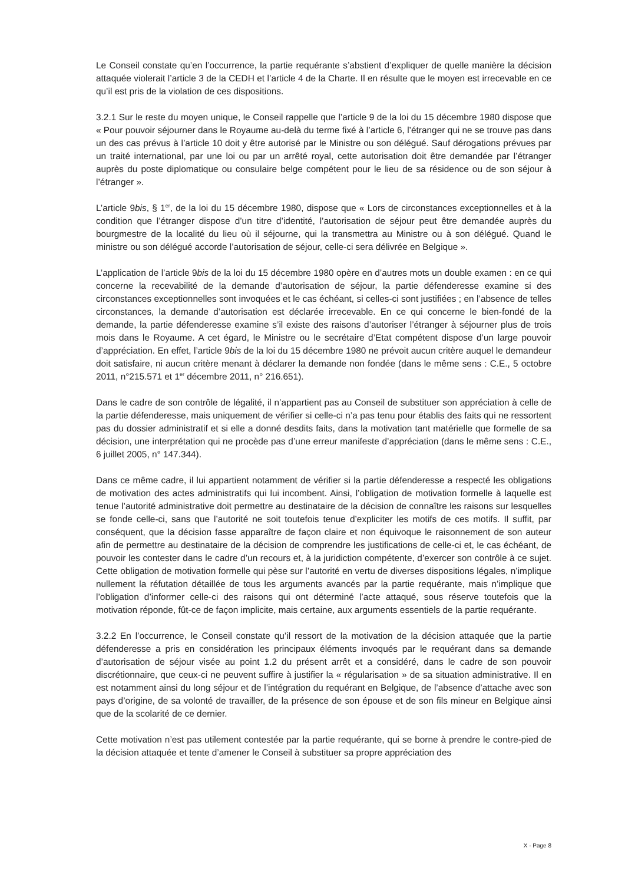Le Conseil constate qu’en l’occurrence, la partie requérante s’abstient d’expliquer de quelle manière la décision attaquée violerait l’article 3 de la CEDH et l’article 4 de la Charte. Il en résulte que le moyen est irrecevable en ce qu’il est pris de la violation de ces dispositions.
3.2.1 Sur le reste du moyen unique, le Conseil rappelle que l’article 9 de la loi du 15 décembre 1980 dispose que « Pour pouvoir séjourner dans le Royaume au-delà du terme fixé à l’article 6, l’étranger qui ne se trouve pas dans un des cas prévus à l’article 10 doit y être autorisé par le Ministre ou son délégué. Sauf dérogations prévues par un traité international, par une loi ou par un arrêté royal, cette autorisation doit être demandée par l’étranger auprès du poste diplomatique ou consulaire belge compétent pour le lieu de sa résidence ou de son séjour à l’étranger ».
L’article 9bis, § 1<sup>er</sup>, de la loi du 15 décembre 1980, dispose que « Lors de circonstances exceptionnelles et à la condition que l’étranger dispose d’un titre d’identité, l’autorisation de séjour peut être demandée auprès du bourgmestre de la localité du lieu où il séjourne, qui la transmettra au Ministre ou à son délégué. Quand le ministre ou son délégué accorde l’autorisation de séjour, celle-ci sera délivrée en Belgique ».
L’application de l’article 9bis de la loi du 15 décembre 1980 opère en d’autres mots un double examen : en ce qui concerne la recevabilité de la demande d’autorisation de séjour, la partie défenderesse examine si des circonstances exceptionnelles sont invoquées et le cas échéant, si celles-ci sont justifiées ; en l’absence de telles circonstances, la demande d’autorisation est déclarée irrecevable. En ce qui concerne le bien-fondé de la demande, la partie défenderesse examine s’il existe des raisons d’autoriser l’étranger à séjourner plus de trois mois dans le Royaume. A cet égard, le Ministre ou le secrétaire d’Etat compétent dispose d’un large pouvoir d’appréciation. En effet, l’article 9bis de la loi du 15 décembre 1980 ne prévoit aucun critère auquel le demandeur doit satisfaire, ni aucun critère menant à déclarer la demande non fondée (dans le même sens : C.E., 5 octobre 2011, n°215.571 et 1<sup>er</sup> décembre 2011, n° 216.651).
Dans le cadre de son contrôle de légalité, il n’appartient pas au Conseil de substituer son appréciation à celle de la partie défenderesse, mais uniquement de vérifier si celle-ci n’a pas tenu pour établis des faits qui ne ressortent pas du dossier administratif et si elle a donné desdits faits, dans la motivation tant matérielle que formelle de sa décision, une interprétation qui ne procède pas d’une erreur manifeste d’appréciation (dans le même sens : C.E., 6 juillet 2005, n° 147.344).
Dans ce même cadre, il lui appartient notamment de vérifier si la partie défenderesse a respecté les obligations de motivation des actes administratifs qui lui incombent. Ainsi, l’obligation de motivation formelle à laquelle est tenue l’autorité administrative doit permettre au destinataire de la décision de connaître les raisons sur lesquelles se fonde celle-ci, sans que l’autorité ne soit toutefois tenue d’expliciter les motifs de ces motifs. Il suffit, par conséquent, que la décision fasse apparaître de façon claire et non équivoque le raisonnement de son auteur afin de permettre au destinataire de la décision de comprendre les justifications de celle-ci et, le cas échéant, de pouvoir les contester dans le cadre d’un recours et, à la juridiction compétente, d’exercer son contrôle à ce sujet. Cette obligation de motivation formelle qui pèse sur l’autorité en vertu de diverses dispositions légales, n’implique nullement la réfutation détaillée de tous les arguments avancés par la partie requérante, mais n’implique que l’obligation d’informer celle-ci des raisons qui ont déterminé l’acte attaqué, sous réserve toutefois que la motivation réponde, fût-ce de façon implicite, mais certaine, aux arguments essentiels de la partie requérante.
3.2.2 En l’occurrence, le Conseil constate qu’il ressort de la motivation de la décision attaquée que la partie défenderesse a pris en considération les principaux éléments invoqués par le requérant dans sa demande d’autorisation de séjour visée au point 1.2 du présent arrêt et a considéré, dans le cadre de son pouvoir discrétionnaire, que ceux-ci ne peuvent suffire à justifier la « régularisation » de sa situation administrative. Il en est notamment ainsi du long séjour et de l’intégration du requérant en Belgique, de l’absence d’attache avec son pays d’origine, de sa volonté de travailler, de la présence de son épouse et de son fils mineur en Belgique ainsi que de la scolarité de ce dernier.
Cette motivation n’est pas utilement contestée par la partie requérante, qui se borne à prendre le contre-pied de la décision attaquée et tente d’amener le Conseil à substituer sa propre appréciation des
X - Page 8